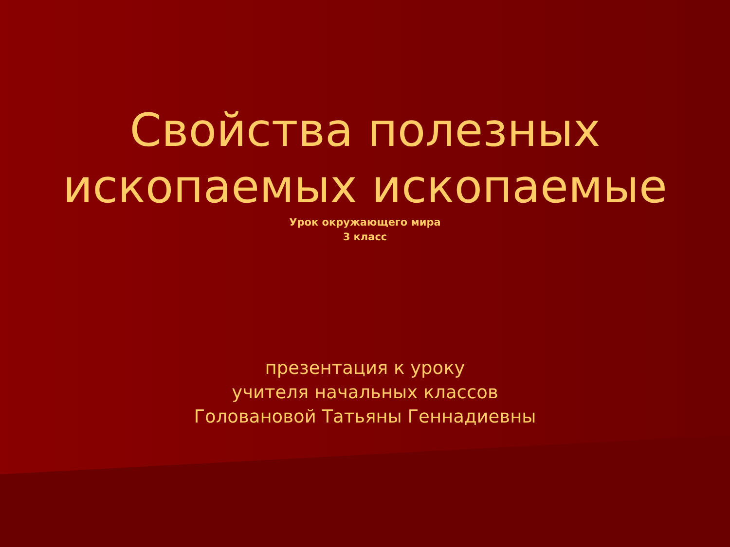Свойства полезных
ископаемых ископаемые
Урок окружающего мира
3 класс
презентация к уроку
учителя начальных классов
Головановой Татьяны Геннадиевны